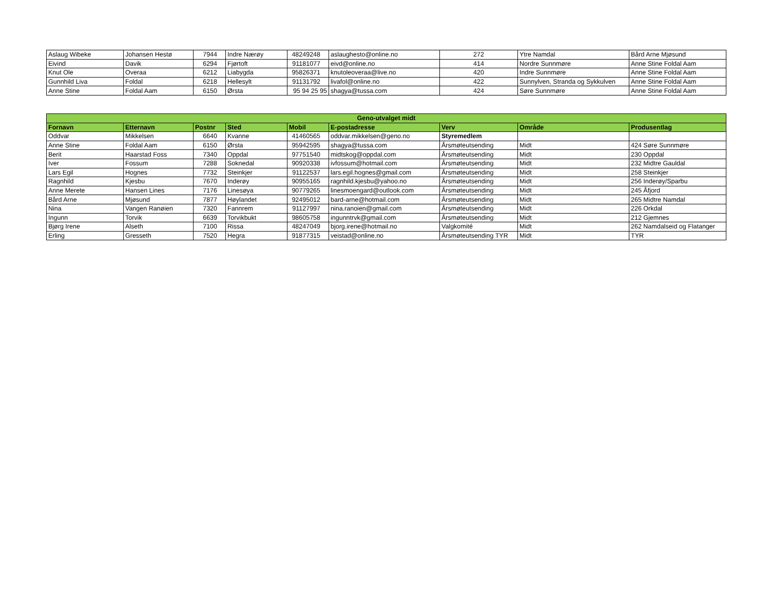| Aslaug Wibeke | Johansen Hestø | 7944 | Indre Nærøy | 48249248 | aslaughesto@online.no | 272 | Ytre Namdal | Bård Arne Mjøsund |
| Eivind | Davik | 6294 | Fjørtoft | 91181077 | eivd@online.no | 414 | Nordre Sunnmøre | Anne Stine Foldal Aam |
| Knut Ole | Overaa | 6212 | Liabygda | 95826371 | knutoleoveraa@live.no | 420 | Indre Sunnmøre | Anne Stine Foldal Aam |
| Gunnhild Liva | Foldal | 6218 | Hellesylt | 91131792 | livafol@online.no | 422 | Sunnylven, Stranda og Sykkulven | Anne Stine Foldal Aam |
| Anne Stine | Foldal Aam | 6150 | Ørsta | 95 94 25 95 | shagya@tussa.com | 424 | Søre Sunnmøre | Anne Stine Foldal Aam |
| Geno-utvalget midt | | | | | | | | |
| --- | --- | --- | --- | --- | --- | --- | --- | --- |
| Fornavn | Etternavn | Postnr | Sted | Mobil | E-postadresse | Verv | Område | Produsentlag |
| Oddvar | Mikkelsen | 6640 | Kvanne | 41460565 | oddvar.mikkelsen@geno.no | Styremedlem | | |
| Anne Stine | Foldal Aam | 6150 | Ørsta | 95942595 | shagya@tussa.com | Årsmøteutsending | Midt | 424 Søre Sunnmøre |
| Berit | Haarstad Foss | 7340 | Oppdal | 97751540 | midtskog@oppdal.com | Årsmøteutsending | Midt | 230 Oppdal |
| Iver | Fossum | 7288 | Soknedal | 90920338 | ivfossum@hotmail.com | Årsmøteutsending | Midt | 232 Midtre Gauldal |
| Lars Egil | Hognes | 7732 | Steinkjer | 91122537 | lars.egil.hognes@gmail.com | Årsmøteutsending | Midt | 258 Steinkjer |
| Ragnhild | Kjesbu | 7670 | Inderøy | 90955165 | ragnhild.kjesbu@yahoo.no | Årsmøteutsending | Midt | 256 Inderøy/Sparbu |
| Anne Merete | Hansen Lines | 7176 | Linesøya | 90779265 | linesmoengard@outlook.com | Årsmøteutsending | Midt | 245 Åfjord |
| Bård Arne | Mjøsund | 7877 | Høylandet | 92495012 | bard-arne@hotmail.com | Årsmøteutsending | Midt | 265 Midtre Namdal |
| Nina | Vangen Ranøien | 7320 | Fannrem | 91127997 | nina.ranoien@gmail.com | Årsmøteutsending | Midt | 226 Orkdal |
| Ingunn | Torvik | 6639 | Torvikbukt | 98605758 | ingunntrvk@gmail.com | Årsmøteutsending | Midt | 212 Gjemnes |
| Bjørg Irene | Alseth | 7100 | Rissa | 48247049 | bjorg.irene@hotmail.no | Valgkomité | Midt | 262 Namdalseid og Flatanger |
| Erling | Gresseth | 7520 | Hegra | 91877315 | veistad@online.no | Årsmøteutsending TYR | Midt | TYR |